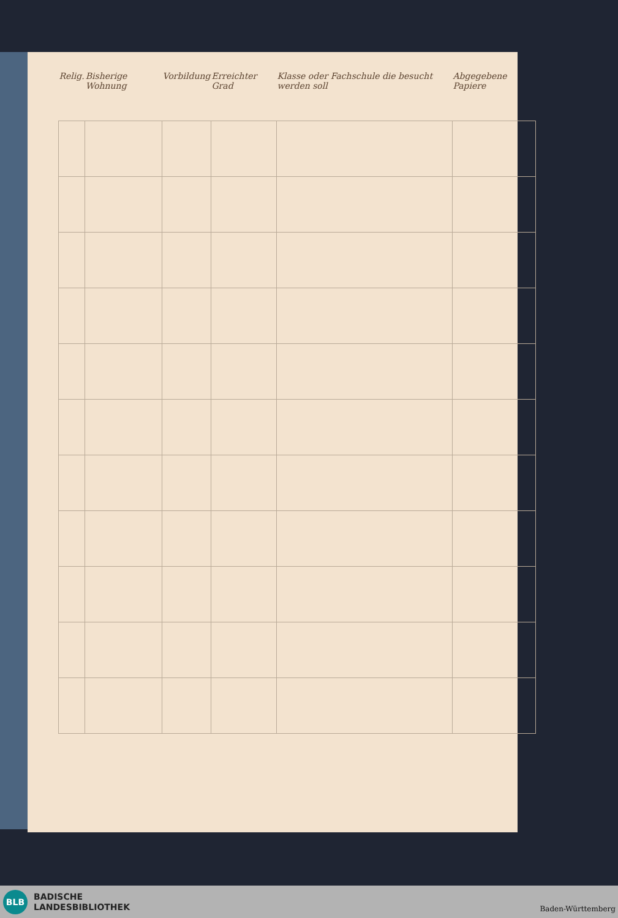| Relig. | Bisherige Wohnung | Vorbildung | Erreichter Grad | Klasse oder Fachschule die besucht werden soll | Abgegebene Papiere |
| --- | --- | --- | --- | --- | --- |
BLB
BADISCHE
LANDESBIBLIOTHEK
Baden-Württemberg